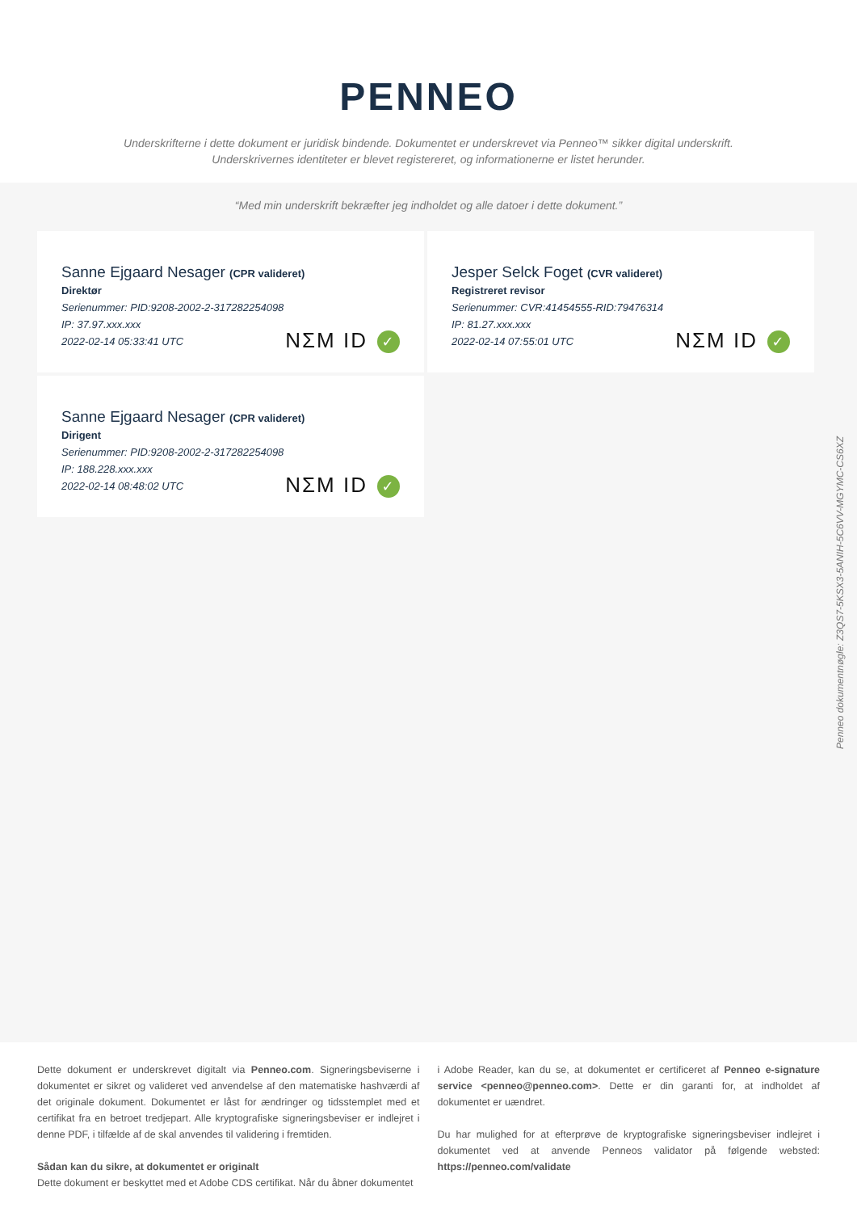PENNEO
Underskrifterne i dette dokument er juridisk bindende. Dokumentet er underskrevet via Penneo™ sikker digital underskrift.
Underskrivernes identiteter er blevet registereret, og informationerne er listet herunder.
“Med min underskrift bekræfter jeg indholdet og alle datoer i dette dokument.”
Sanne Ejgaard Nesager (CPR valideret)
Direktør
Serienummer: PID:9208-2002-2-317282254098
IP: 37.97.xxx.xxx
2022-02-14 05:33:41 UTC
NΣM ID ✓
Jesper Selck Foget (CVR valideret)
Registreret revisor
Serienummer: CVR:41454555-RID:79476314
IP: 81.27.xxx.xxx
2022-02-14 07:55:01 UTC
NΣM ID ✓
Sanne Ejgaard Nesager (CPR valideret)
Dirigent
Serienummer: PID:9208-2002-2-317282254098
IP: 188.228.xxx.xxx
2022-02-14 08:48:02 UTC
NΣM ID ✓
Penneo dokumentnøgle: Z3QS7-5KSX3-5ANIH-5C6VV-MGYMC-CS6XZ
Dette dokument er underskrevet digitalt via Penneo.com. Signeringsbeviserne i dokumentet er sikret og valideret ved anvendelse af den matematiske hashværdi af det originale dokument. Dokumentet er låst for ændringer og tidsstemplet med et certifikat fra en betroet tredjepart. Alle kryptografiske signeringsbeviser er indlejret i denne PDF, i tilfælde af de skal anvendes til validering i fremtiden.
Sådan kan du sikre, at dokumentet er originalt
Dette dokument er beskyttet med et Adobe CDS certifikat. Når du åbner dokumentet
i Adobe Reader, kan du se, at dokumentet er certificeret af Penneo e-signature service <penneo@penneo.com>. Dette er din garanti for, at indholdet af dokumentet er uændret.
Du har mulighed for at efterprøve de kryptografiske signeringsbeviser indlejret i dokumentet ved at anvende Penneos validator på følgende websted: https://penneo.com/validate